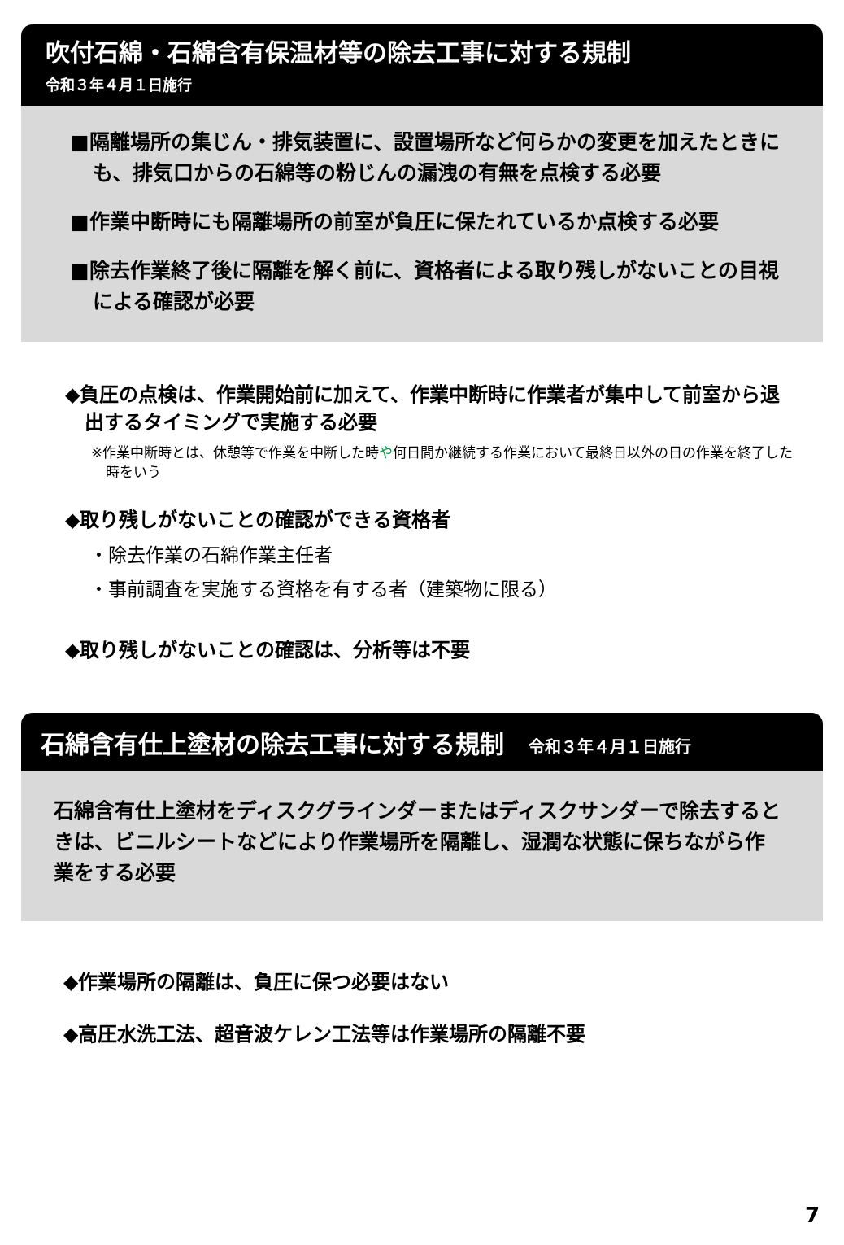吹付石綿・石綿含有保温材等の除去工事に対する規制
令和３年４月１日施行
■隔離場所の集じん・排気装置に、設置場所など何らかの変更を加えたときにも、排気口からの石綿等の粉じんの漏洩の有無を点検する必要
■作業中断時にも隔離場所の前室が負圧に保たれているか点検する必要
■除去作業終了後に隔離を解く前に、資格者による取り残しがないことの目視による確認が必要
◆負圧の点検は、作業開始前に加えて、作業中断時に作業者が集中して前室から退出するタイミングで実施する必要
※作業中断時とは、休憩等で作業を中断した時や何日間か継続する作業において最終日以外の日の作業を終了した時をいう
◆取り残しがないことの確認ができる資格者
・除去作業の石綿作業主任者
・事前調査を実施する資格を有する者（建築物に限る）
◆取り残しがないことの確認は、分析等は不要
石綿含有仕上塗材の除去工事に対する規制 令和３年４月１日施行
石綿含有仕上塗材をディスクグラインダーまたはディスクサンダーで除去するときは、ビニルシートなどにより作業場所を隔離し、湿潤な状態に保ちながら作業をする必要
◆作業場所の隔離は、負圧に保つ必要はない
◆高圧水洗工法、超音波ケレン工法等は作業場所の隔離不要
7